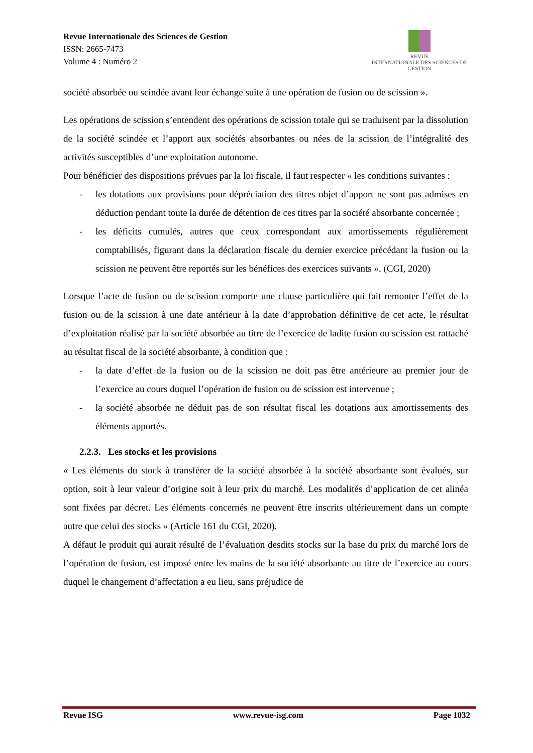Revue Internationale des Sciences de Gestion
ISSN: 2665-7473
Volume 4 : Numéro 2
REVUE
INTERNATIONALE DES SCIENCES DE GESTION
société absorbée ou scindée avant leur échange suite à une opération de fusion ou de scission ».
Les opérations de scission s’entendent des opérations de scission totale qui se traduisent par la dissolution de la société scindée et l’apport aux sociétés absorbantes ou nées de la scission de l’intégralité des activités susceptibles d’une exploitation autonome.
Pour bénéficier des dispositions prévues par la loi fiscale, il faut respecter « les conditions suivantes :
- les dotations aux provisions pour dépréciation des titres objet d’apport ne sont pas admises en déduction pendant toute la durée de détention de ces titres par la société absorbante concernée ;
- les déficits cumulés, autres que ceux correspondant aux amortissements régulièrement comptabilisés, figurant dans la déclaration fiscale du dernier exercice précédant la fusion ou la scission ne peuvent être reportés sur les bénéfices des exercices suivants ». (CGI, 2020)
Lorsque l’acte de fusion ou de scission comporte une clause particulière qui fait remonter l’effet de la fusion ou de la scission à une date antérieur à la date d’approbation définitive de cet acte, le résultat d’exploitation réalisé par la société absorbée au titre de l’exercice de ladite fusion ou scission est rattaché au résultat fiscal de la société absorbante, à condition que :
- la date d’effet de la fusion ou de la scission ne doit pas être antérieure au premier jour de l’exercice au cours duquel l’opération de fusion ou de scission est intervenue ;
- la société absorbée ne déduit pas de son résultat fiscal les dotations aux amortissements des éléments apportés.
2.2.3. Les stocks et les provisions
« Les éléments du stock à transférer de la société absorbée à la société absorbante sont évalués, sur option, soit à leur valeur d’origine soit à leur prix du marché. Les modalités d’application de cet alinéa sont fixées par décret. Les éléments concernés ne peuvent être inscrits ultérieurement dans un compte autre que celui des stocks » (Article 161 du CGI, 2020).
A défaut le produit qui aurait résulté de l’évaluation desdits stocks sur la base du prix du marché lors de l’opération de fusion, est imposé entre les mains de la société absorbante au titre de l’exercice au cours duquel le changement d’affectation a eu lieu, sans préjudice de
Revue ISG www.revue-isg.com Page 1032